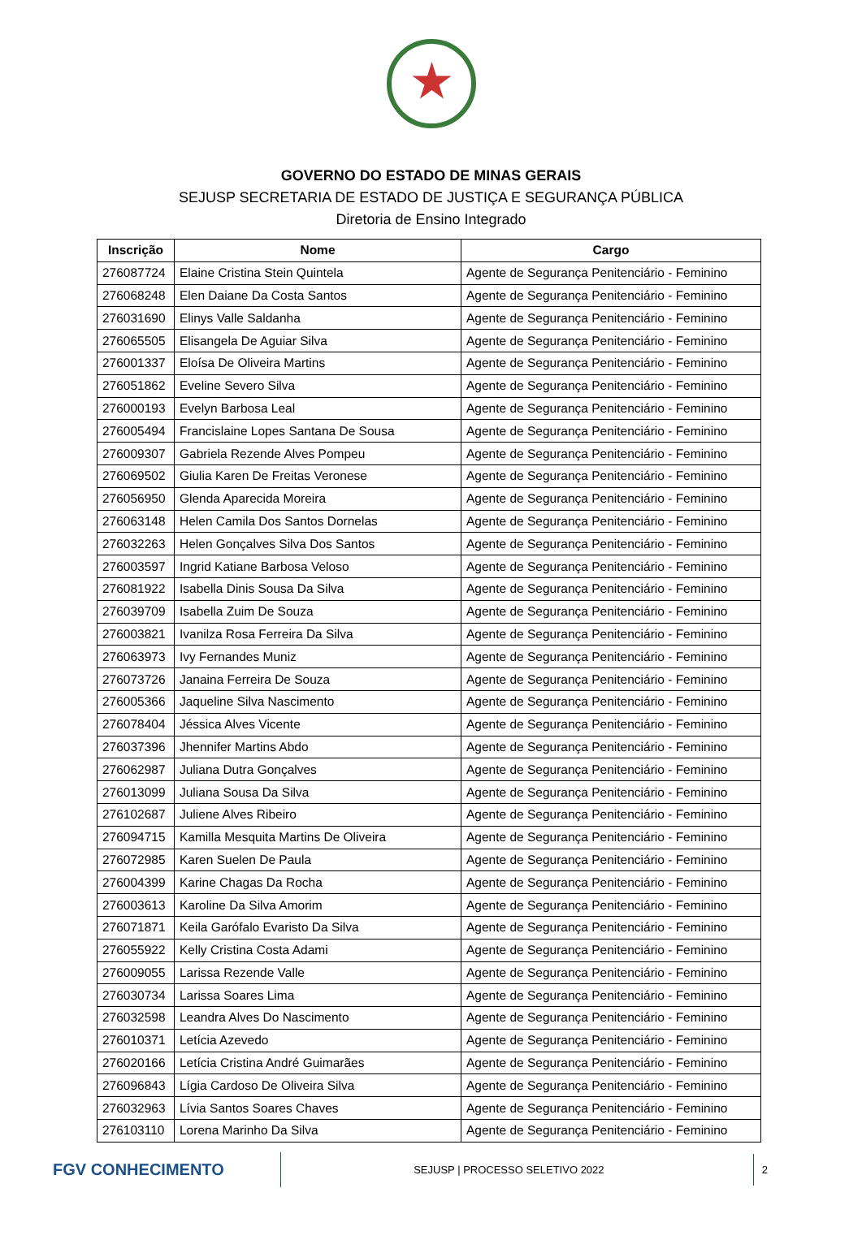GOVERNO DO ESTADO DE MINAS GERAIS
SEJUSP SECRETARIA DE ESTADO DE JUSTIÇA E SEGURANÇA PÚBLICA
Diretoria de Ensino Integrado
| Inscrição | Nome | Cargo |
| --- | --- | --- |
| 276087724 | Elaine Cristina Stein Quintela | Agente de Segurança Penitenciário - Feminino |
| 276068248 | Elen Daiane Da Costa Santos | Agente de Segurança Penitenciário - Feminino |
| 276031690 | Elinys Valle Saldanha | Agente de Segurança Penitenciário - Feminino |
| 276065505 | Elisangela De Aguiar Silva | Agente de Segurança Penitenciário - Feminino |
| 276001337 | Eloísa De Oliveira Martins | Agente de Segurança Penitenciário - Feminino |
| 276051862 | Eveline Severo Silva | Agente de Segurança Penitenciário - Feminino |
| 276000193 | Evelyn Barbosa Leal | Agente de Segurança Penitenciário - Feminino |
| 276005494 | Francislaine Lopes Santana De Sousa | Agente de Segurança Penitenciário - Feminino |
| 276009307 | Gabriela Rezende Alves Pompeu | Agente de Segurança Penitenciário - Feminino |
| 276069502 | Giulia Karen De Freitas Veronese | Agente de Segurança Penitenciário - Feminino |
| 276056950 | Glenda Aparecida Moreira | Agente de Segurança Penitenciário - Feminino |
| 276063148 | Helen Camila Dos Santos Dornelas | Agente de Segurança Penitenciário - Feminino |
| 276032263 | Helen Gonçalves Silva Dos Santos | Agente de Segurança Penitenciário - Feminino |
| 276003597 | Ingrid Katiane Barbosa Veloso | Agente de Segurança Penitenciário - Feminino |
| 276081922 | Isabella Dinis Sousa Da Silva | Agente de Segurança Penitenciário - Feminino |
| 276039709 | Isabella Zuim De Souza | Agente de Segurança Penitenciário - Feminino |
| 276003821 | Ivanilza Rosa Ferreira Da Silva | Agente de Segurança Penitenciário - Feminino |
| 276063973 | Ivy Fernandes Muniz | Agente de Segurança Penitenciário - Feminino |
| 276073726 | Janaina Ferreira De Souza | Agente de Segurança Penitenciário - Feminino |
| 276005366 | Jaqueline Silva Nascimento | Agente de Segurança Penitenciário - Feminino |
| 276078404 | Jéssica Alves Vicente | Agente de Segurança Penitenciário - Feminino |
| 276037396 | Jhennifer Martins Abdo | Agente de Segurança Penitenciário - Feminino |
| 276062987 | Juliana Dutra Gonçalves | Agente de Segurança Penitenciário - Feminino |
| 276013099 | Juliana Sousa Da Silva | Agente de Segurança Penitenciário - Feminino |
| 276102687 | Juliene Alves Ribeiro | Agente de Segurança Penitenciário - Feminino |
| 276094715 | Kamilla Mesquita Martins De Oliveira | Agente de Segurança Penitenciário - Feminino |
| 276072985 | Karen Suelen De Paula | Agente de Segurança Penitenciário - Feminino |
| 276004399 | Karine Chagas Da Rocha | Agente de Segurança Penitenciário - Feminino |
| 276003613 | Karoline Da Silva Amorim | Agente de Segurança Penitenciário - Feminino |
| 276071871 | Keila Garófalo Evaristo Da Silva | Agente de Segurança Penitenciário - Feminino |
| 276055922 | Kelly Cristina Costa Adami | Agente de Segurança Penitenciário - Feminino |
| 276009055 | Larissa Rezende Valle | Agente de Segurança Penitenciário - Feminino |
| 276030734 | Larissa Soares Lima | Agente de Segurança Penitenciário - Feminino |
| 276032598 | Leandra Alves Do Nascimento | Agente de Segurança Penitenciário - Feminino |
| 276010371 | Letícia Azevedo | Agente de Segurança Penitenciário - Feminino |
| 276020166 | Letícia Cristina André Guimarães | Agente de Segurança Penitenciário - Feminino |
| 276096843 | Lígia Cardoso De Oliveira Silva | Agente de Segurança Penitenciário - Feminino |
| 276032963 | Lívia Santos Soares Chaves | Agente de Segurança Penitenciário - Feminino |
| 276103110 | Lorena Marinho Da Silva | Agente de Segurança Penitenciário - Feminino |
FGV CONHECIMENTO
SEJUSP | PROCESSO SELETIVO 2022
2